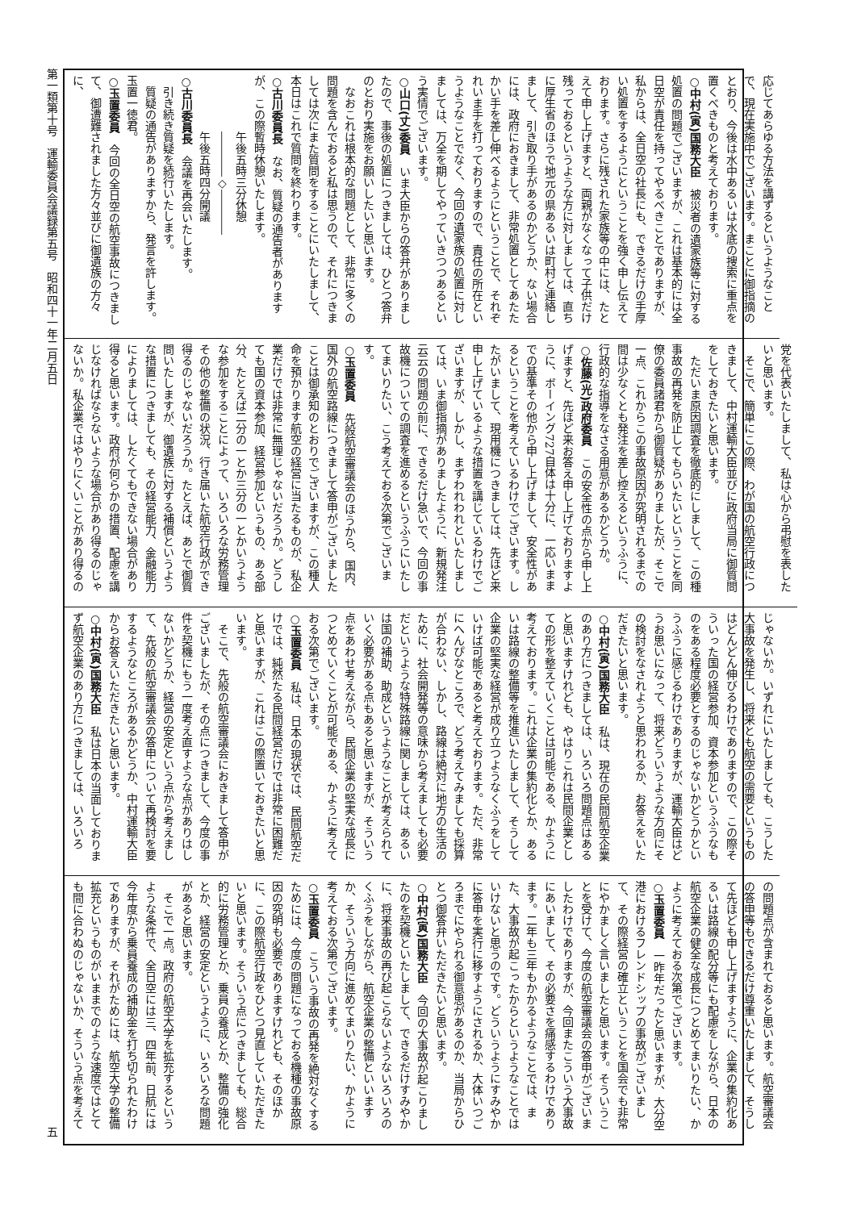第一類第十号　運輸委員会議録第五号　昭和四十一年二月五日 五
応じてあらゆる方法を講ずるというようなことで、現在実施中でございます。まことに御指摘のとおり、今後は水中あるいは水底の捜索に重点を置くべきものと考えております。
○中村(寅)国務大臣　被災者の遺家族等に対する処置の問題でございますが、これは基本的には全日空が責任を持ってやるべきことでありますが、私からは、全日空の社長にも、できるだけの手厚い処置をするようにということを強く申し伝えております。さらに残された家族等の中には、たとえて申し上げますと、両親がなくなって子供だけ残っておるというような方に対しましては、直ちに厚生省のほうで地元の県あるいは町村と連絡しまして、引き取り手があるのかどうか、ない場合には、政府におきまして、非常処置としてあたたかい手を差し伸べるようにということで、それぞれいま手を打っておりますので、責任の所在というようなことでなく、今回の遺家族の処置に対しましては、万全を期してやっていきつつあるという実情でございます。
○山口(丈)委員　いま大臣からの答弁がありましたので、事後の処置につきましては、ひとつ答弁のとおり実施をお願いしたいと思います。
なおこれは根本的な問題として、非常に多くの問題を含んでおると私は思うので、それにつきましては次にまた質問をすることにいたしまして、本日はこれで質問を終わります。
○古川委員長　なお、質疑の通告者がありますが、この際暫時休憩いたします。
午後五時三分休憩
――――◇――――
午後五時四分開議
○古川委員長　会議を再会いたします。
引き続き質疑を続行いたします。
質疑の通告がありますから、発言を許します。玉置一徳君。
○玉置委員　今回の全日空の航空事故につきまして、御遭難されました方々並びに御遺族の方々に、
党を代表いたしまして、私は心から弔慰を表したいと思います。
そこで、簡単にこの際、わが国の航空行政につきまして、中村運輸大臣並びに政府当局に御質問をしておきたいと思います。
ただいま原因調査を徹底的にしまして、この種事故の再発を防止してもらいたいということを同僚の委員諸君から御質疑がありましたが、そこで一点、これからこの事故原因が究明されるまでの間は少なくとも発注を差し控えるというふうに、行政的な指導をなさる用意があるかどうか。
○佐藤(光)政府委員　この安全性の点から申し上げますと、先ほど来お答え申し上げておりますように、ボーイング727自体は十分に、一応いままでの基準その他から申し上げまして、安全性があるということを考えているわけでございます。したがいまして、現用機につきましては、先ほど来申し上げているような措置を講じているわけでございますが、しかし、まずわれわれといたしましては、いま御指摘がありましたように、新規発注云云の問題の前に、できるだけ急いで、今回の事故機についての調査を進めるというふうにいたしてまいりたい、こう考えておる次第でございます。
○玉置委員　先般航空審議会のほうから、国内、国外の航空路線につきまして答申がございましたことは御承知のとおりでございますが、この種人命を預かります航空の経営に当たるものが、私企業だけでは非常に無理じゃないだろうか。どうしても国の資本参加、経営参加というもの、ある部分、たとえば二分の一とか三分の一とかいうような参加をすることによって、いろいろな労務管理その他の整備の状況、行き届いた航空行政ができ得るのじゃないだろうか。たとえば、あとで御質問いたしますが、御遺族に対する補償というような措置につきましても、その経営能力、金融能力によりましては、したくてもできない場合があり得ると思います。政府が何らかの措置、配慮を講じなければならないような場合があり得るのじゃないか。私企業ではやりにくいことがあり得るの
じゃないか。いずれにいたしましても、こうした大事故を発生し、将来とも航空の需要というものはどんどん伸びるわけでありますので、この際そういった国の経営参加、資本参加というふうなものをある程度必要とするのじゃないかどうかというふうに感じるわけでありますが、運輸大臣はどうお思いになって、将来どういうような方向にその検討をなされようと思われるか、お答えをいただきたいと思います。
○中村(寅)国務大臣　私は、現在の民間航空企業のあり方につきましては、いろいろ問題点はあると思いますけれども、やはりこれは民間企業としての形を整えていくことは可能である、かように考えております。これは企業の集約化とか、あるいは路線の整備等を推進いたしまして、そうして企業の堅実な経営が成り立つようなくふうをしていけば可能であると考えております。ただ、非常にへんぴなところで、どう考えてみましても採算が合わない、しかし、路線は絶対に地方の生活のために、社会開発等の意味から考えましても必要だというような特殊路線に関しましては、あるいは国の補助、助成というようなことが考えられていく必要がある点もあると思いますが、そういう点をあわせ考えながら、民間企業の堅実な成長につとめていくことが可能である、かように考えておる次第でございます。
○玉置委員　私は、日本の現状では、民間航空だけでは、純然たる民間経営だけでは非常に困難だと思いますが、これはこの際置いておきたいと思います。
そこで、先般の航空審議会におきまして答申がございましたが、その点につきまして、今度の事件を契機にもう一度考え直すような点がありはしないかどうか、経営の安定という点から考えまして、先般の航空審議会の答申について再検討を要するようなところがあるかどうか、中村運輸大臣からお答えいただきたいと思います。
○中村(寅)国務大臣　私は日本の当面しておりまず航空企業のあり方につきましては、いろいろ
の問題点が含まれておると思います。航空審議会の答申等もできるだけ尊重いたしまして、そうして先ほども申し上げますように、企業の集約化あるいは路線の配分等にも配慮をしながら、日本の航空企業の健全な成長につとめてまいりたい、かように考えておる次第でございます。
○玉置委員　一昨年だったと思いますが、大分空港におけるフレンドシップの事故がございまして、その際経営の確立ということを国会でも非常にやかましく言いましたと思います。そういうことを受けて、今度の航空審議会の答申がございましたわけでありますが、今回またこういう大事故にあいまして、その必要さを痛感するわけであります。二年も三年もかかるようなことでは、また、大事故が起こったからというようなことではいけないと思うのです。どういうようにすみやかに答申を実行に移すようにされるか、大体いつごろまでにやられる御意思があるのか、当局からひとつ御答弁いただきたいと思います。
○中村(寅)国務大臣　今回の大事故が起こりましたのを契機といたしまして、できるだけすみやかに、将来事故の再び起こらないようないろいろのくふうをしながら、航空企業の整備といいますか、そういう方向に進めてまいりたい、かように考えておる次第でございます。
○玉置委員　こういう事故の再発を絶対なくするためには、今度の問題になっておる機種の事故原因の究明も必要でありますけれども、そのほかに、この際航空行政をひとつ見直していただきたいと思います。そういう点につきましても、総合的に労務管理とか、乗員の養成とか、整備の強化とか、経営の安定というように、いろいろな問題があると思います。
そこで一点。政府の航空大学を拡充するというような条件で、全日空には三、四年前、日航には今年度から乗員養成の補助金を打ち切られたわけでありますが、それがためには、航空大学の整備拡充というものがいままでのような速度ではとても間に合わぬのじゃないか、そういう点を考えて